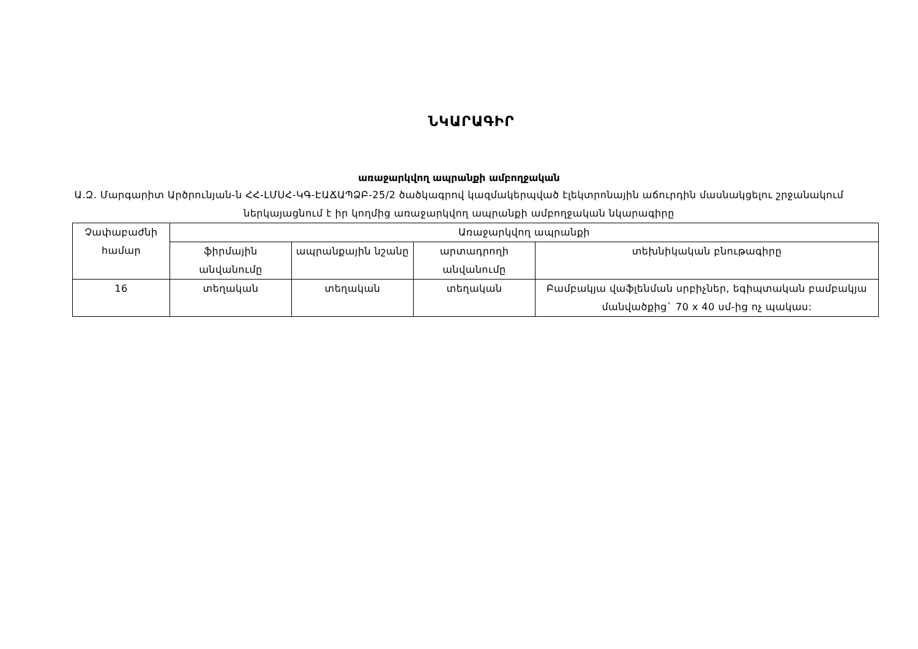ՆԿԱՐԱԳԻՐ
առաջարկվող ապրանքի ամբողջական
Ա.Զ. Մարգարիտ Արծրունյան-ն ՀՀ-ԼՄՍՀ-ԿԳ-ԷԱՃԱՊՁԲ-25/2 ծածկագրով կազմակերպված էլեկտրոնային աճուրդին մասնակցելու շրջանակում ներկայացնում է իր կողմից առաջարկվող ապրանքի ամբողջական նկարագիրը
| Չափաբաժնի համար | Առաջարկվող ապրանքի | | | |
| --- | --- | --- | --- | --- |
| | ֆիրմային անվանումը | ապրանքային նշանը | արտադրողի անվանումը | տեխնիկական բնութագիրը |
| 16 | տեղական | տեղական | տեղական | Բամբակյա վաֆլենման սրբիչներ, եգիպտական բամբակյա մանվածքից` 70 x 40 սմ-ից ոչ պակաս: |